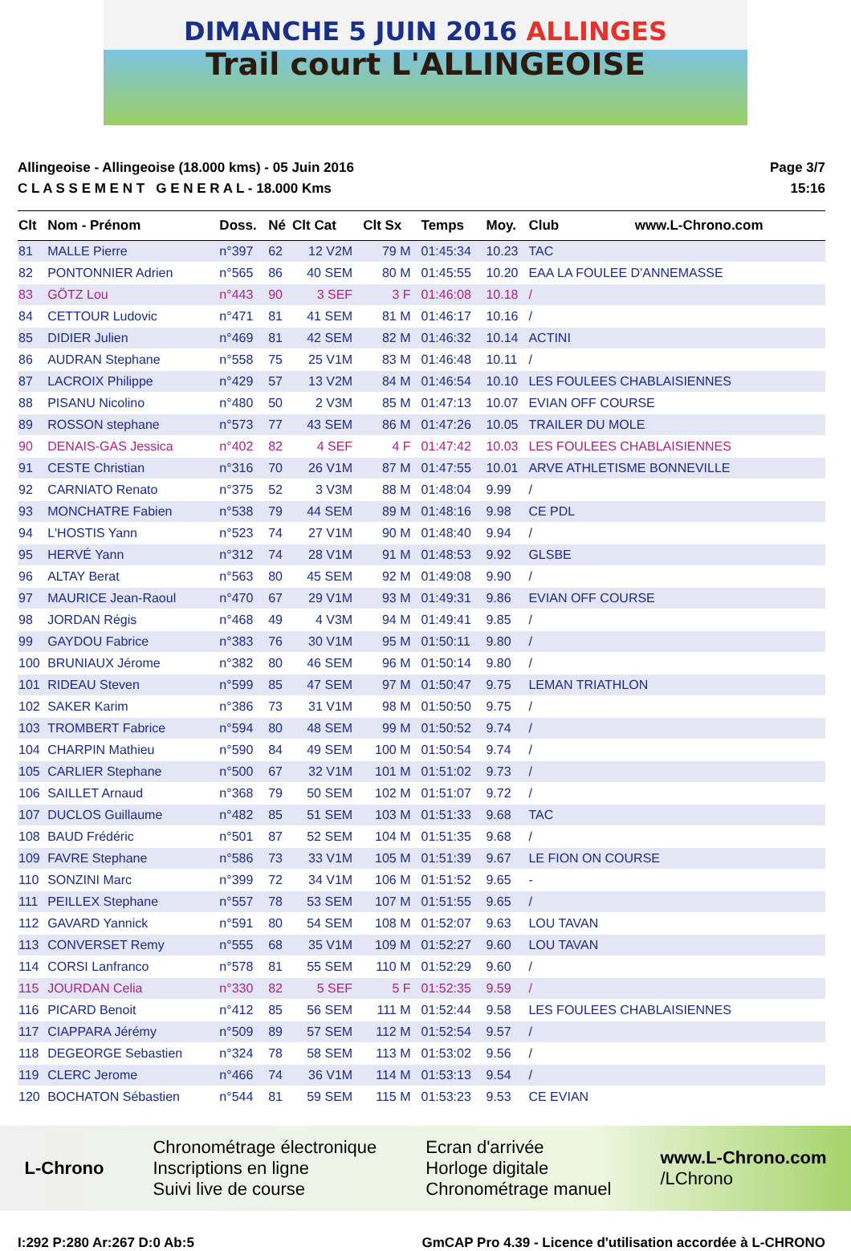DIMANCHE 5 JUIN 2016 ALLINGES
Trail court L'ALLINGEOISE
Allingeoise - Allingeoise (18.000 kms) - 05 Juin 2016
C L A S S E M E N T G E N E R A L - 18.000 Kms
Page 3/7
15:16
| Clt | Nom - Prénom | Doss. | Né | Clt Cat | Clt Sx | Temps | Moy. | Club www.L-Chrono.com |
| --- | --- | --- | --- | --- | --- | --- | --- | --- |
| 81 | MALLE Pierre | n°397 | 62 | 12 V2M | 79 M | 01:45:34 | 10.23 | TAC |
| 82 | PONTONNIER Adrien | n°565 | 86 | 40 SEM | 80 M | 01:45:55 | 10.20 | EAA LA FOULEE D'ANNEMASSE |
| 83 | GÖTZ Lou | n°443 | 90 | 3 SEF | 3 F | 01:46:08 | 10.18 | / |
| 84 | CETTOUR Ludovic | n°471 | 81 | 41 SEM | 81 M | 01:46:17 | 10.16 | / |
| 85 | DIDIER Julien | n°469 | 81 | 42 SEM | 82 M | 01:46:32 | 10.14 | ACTINI |
| 86 | AUDRAN Stephane | n°558 | 75 | 25 V1M | 83 M | 01:46:48 | 10.11 | / |
| 87 | LACROIX Philippe | n°429 | 57 | 13 V2M | 84 M | 01:46:54 | 10.10 | LES FOULEES CHABLAISIENNES |
| 88 | PISANU Nicolino | n°480 | 50 | 2 V3M | 85 M | 01:47:13 | 10.07 | EVIAN OFF COURSE |
| 89 | ROSSON stephane | n°573 | 77 | 43 SEM | 86 M | 01:47:26 | 10.05 | TRAILER DU MOLE |
| 90 | DENAIS-GAS Jessica | n°402 | 82 | 4 SEF | 4 F | 01:47:42 | 10.03 | LES FOULEES CHABLAISIENNES |
| 91 | CESTE Christian | n°316 | 70 | 26 V1M | 87 M | 01:47:55 | 10.01 | ARVE ATHLETISME BONNEVILLE |
| 92 | CARNIATO Renato | n°375 | 52 | 3 V3M | 88 M | 01:48:04 | 9.99 | / |
| 93 | MONCHATRE Fabien | n°538 | 79 | 44 SEM | 89 M | 01:48:16 | 9.98 | CE PDL |
| 94 | L'HOSTIS Yann | n°523 | 74 | 27 V1M | 90 M | 01:48:40 | 9.94 | / |
| 95 | HERVÉ Yann | n°312 | 74 | 28 V1M | 91 M | 01:48:53 | 9.92 | GLSBE |
| 96 | ALTAY Berat | n°563 | 80 | 45 SEM | 92 M | 01:49:08 | 9.90 | / |
| 97 | MAURICE Jean-Raoul | n°470 | 67 | 29 V1M | 93 M | 01:49:31 | 9.86 | EVIAN OFF COURSE |
| 98 | JORDAN Régis | n°468 | 49 | 4 V3M | 94 M | 01:49:41 | 9.85 | / |
| 99 | GAYDOU Fabrice | n°383 | 76 | 30 V1M | 95 M | 01:50:11 | 9.80 | / |
| 100 | BRUNIAUX Jérome | n°382 | 80 | 46 SEM | 96 M | 01:50:14 | 9.80 | / |
| 101 | RIDEAU Steven | n°599 | 85 | 47 SEM | 97 M | 01:50:47 | 9.75 | LEMAN TRIATHLON |
| 102 | SAKER Karim | n°386 | 73 | 31 V1M | 98 M | 01:50:50 | 9.75 | / |
| 103 | TROMBERT Fabrice | n°594 | 80 | 48 SEM | 99 M | 01:50:52 | 9.74 | / |
| 104 | CHARPIN Mathieu | n°590 | 84 | 49 SEM | 100 M | 01:50:54 | 9.74 | / |
| 105 | CARLIER Stephane | n°500 | 67 | 32 V1M | 101 M | 01:51:02 | 9.73 | / |
| 106 | SAILLET Arnaud | n°368 | 79 | 50 SEM | 102 M | 01:51:07 | 9.72 | / |
| 107 | DUCLOS Guillaume | n°482 | 85 | 51 SEM | 103 M | 01:51:33 | 9.68 | TAC |
| 108 | BAUD Frédéric | n°501 | 87 | 52 SEM | 104 M | 01:51:35 | 9.68 | / |
| 109 | FAVRE Stephane | n°586 | 73 | 33 V1M | 105 M | 01:51:39 | 9.67 | LE FION ON COURSE |
| 110 | SONZINI Marc | n°399 | 72 | 34 V1M | 106 M | 01:51:52 | 9.65 | - |
| 111 | PEILLEX Stephane | n°557 | 78 | 53 SEM | 107 M | 01:51:55 | 9.65 | / |
| 112 | GAVARD Yannick | n°591 | 80 | 54 SEM | 108 M | 01:52:07 | 9.63 | LOU TAVAN |
| 113 | CONVERSET Remy | n°555 | 68 | 35 V1M | 109 M | 01:52:27 | 9.60 | LOU TAVAN |
| 114 | CORSI Lanfranco | n°578 | 81 | 55 SEM | 110 M | 01:52:29 | 9.60 | / |
| 115 | JOURDAN Celia | n°330 | 82 | 5 SEF | 5 F | 01:52:35 | 9.59 | / |
| 116 | PICARD Benoit | n°412 | 85 | 56 SEM | 111 M | 01:52:44 | 9.58 | LES FOULEES CHABLAISIENNES |
| 117 | CIAPPARA Jérémy | n°509 | 89 | 57 SEM | 112 M | 01:52:54 | 9.57 | / |
| 118 | DEGEORGE Sebastien | n°324 | 78 | 58 SEM | 113 M | 01:53:02 | 9.56 | / |
| 119 | CLERC Jerome | n°466 | 74 | 36 V1M | 114 M | 01:53:13 | 9.54 | / |
| 120 | BOCHATON Sébastien | n°544 | 81 | 59 SEM | 115 M | 01:53:23 | 9.53 | CE EVIAN |
L-Chrono
Chronométrage électronique
Inscriptions en ligne
Suivi live de course
Ecran d'arrivée
Horloge digitale
Chronométrage manuel
www.L-Chrono.com
/LChrono
I:292 P:280 Ar:267 D:0 Ab:5 GmCAP Pro 4.39 - Licence d'utilisation accordée à L-CHRONO